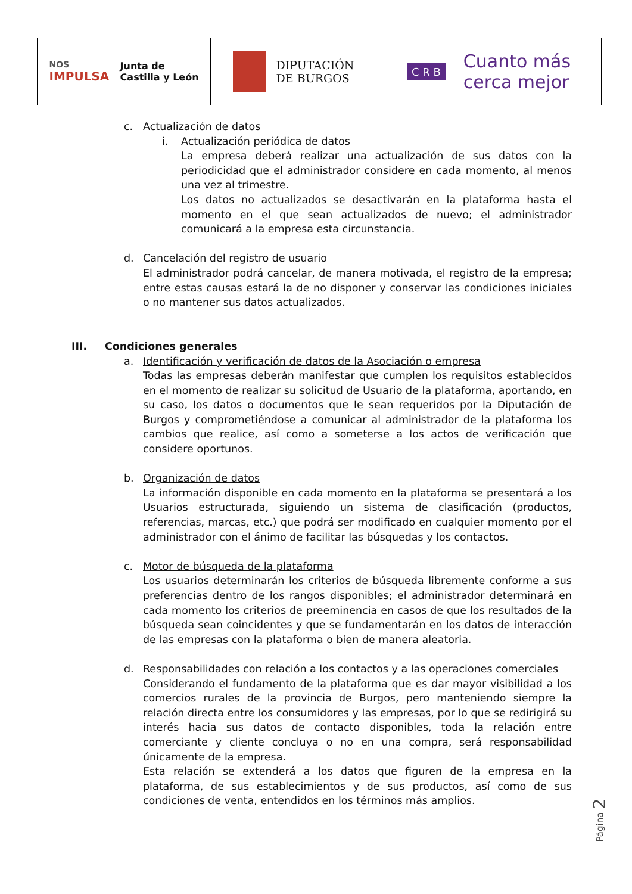NOS
IMPULSA Junta de
Castilla y León
DIPUTACIÓN
DE BURGOS
C R B Cuanto más
cerca mejor
c. Actualización de datos
i. Actualización periódica de datos
La empresa deberá realizar una actualización de sus datos con la periodicidad que el administrador considere en cada momento, al menos una vez al trimestre.
Los datos no actualizados se desactivarán en la plataforma hasta el momento en el que sean actualizados de nuevo; el administrador comunicará a la empresa esta circunstancia.
d. Cancelación del registro de usuario
El administrador podrá cancelar, de manera motivada, el registro de la empresa; entre estas causas estará la de no disponer y conservar las condiciones iniciales o no mantener sus datos actualizados.
III. Condiciones generales
a. Identificación y verificación de datos de la Asociación o empresa
Todas las empresas deberán manifestar que cumplen los requisitos establecidos en el momento de realizar su solicitud de Usuario de la plataforma, aportando, en su caso, los datos o documentos que le sean requeridos por la Diputación de Burgos y comprometiéndose a comunicar al administrador de la plataforma los cambios que realice, así como a someterse a los actos de verificación que considere oportunos.
b. Organización de datos
La información disponible en cada momento en la plataforma se presentará a los Usuarios estructurada, siguiendo un sistema de clasificación (productos, referencias, marcas, etc.) que podrá ser modificado en cualquier momento por el administrador con el ánimo de facilitar las búsquedas y los contactos.
c. Motor de búsqueda de la plataforma
Los usuarios determinarán los criterios de búsqueda libremente conforme a sus preferencias dentro de los rangos disponibles; el administrador determinará en cada momento los criterios de preeminencia en casos de que los resultados de la búsqueda sean coincidentes y que se fundamentarán en los datos de interacción de las empresas con la plataforma o bien de manera aleatoria.
d. Responsabilidades con relación a los contactos y a las operaciones comerciales
Considerando el fundamento de la plataforma que es dar mayor visibilidad a los comercios rurales de la provincia de Burgos, pero manteniendo siempre la relación directa entre los consumidores y las empresas, por lo que se redirigirá su interés hacia sus datos de contacto disponibles, toda la relación entre comerciante y cliente concluya o no en una compra, será responsabilidad únicamente de la empresa.
Esta relación se extenderá a los datos que figuren de la empresa en la plataforma, de sus establecimientos y de sus productos, así como de sus condiciones de venta, entendidos en los términos más amplios.
Página 2